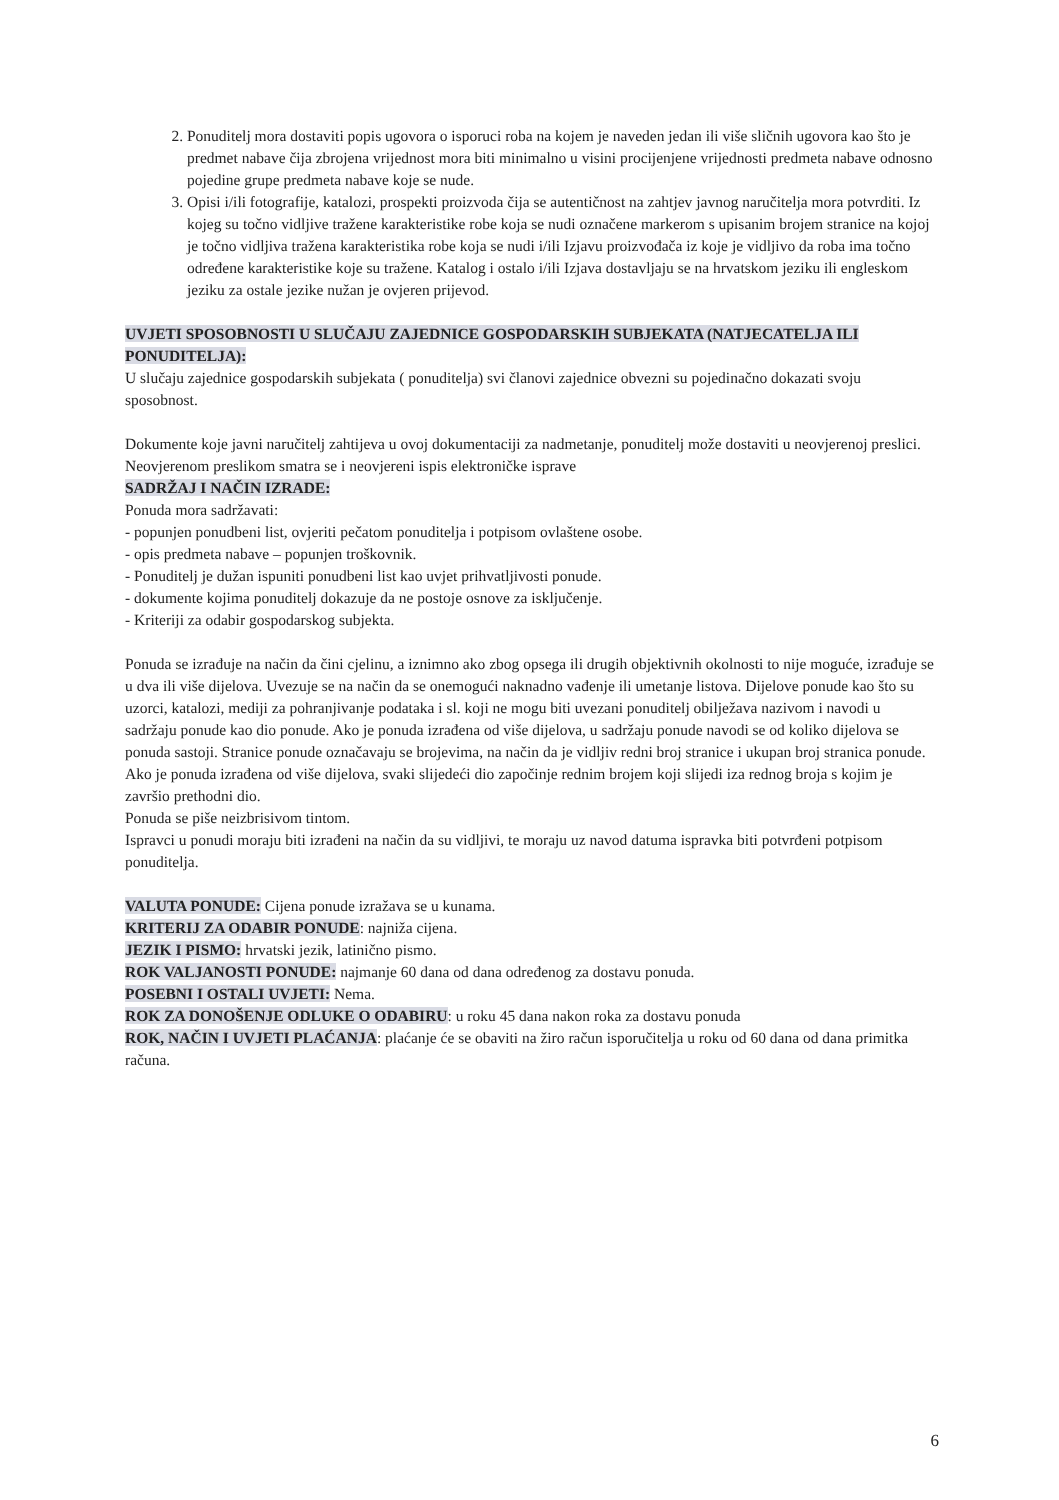2. Ponuditelj mora dostaviti popis ugovora o isporuci roba na kojem je naveden jedan ili više sličnih ugovora kao što je predmet nabave čija zbrojena vrijednost mora biti minimalno u visini procijenjene vrijednosti predmeta nabave odnosno pojedine grupe predmeta nabave koje se nude.
3. Opisi i/ili fotografije, katalozi, prospekti proizvoda čija se autentičnost na zahtjev javnog naručitelja mora potvrditi. Iz kojeg su točno vidljive tražene karakteristike robe koja se nudi označene markerom s upisanim brojem stranice na kojoj je točno vidljiva tražena karakteristika robe koja se nudi i/ili Izjavu proizvođača iz koje je vidljivo da roba ima točno određene karakteristike koje su tražene. Katalog i ostalo i/ili Izjava dostavljaju se na hrvatskom jeziku ili engleskom jeziku za ostale jezike nužan je ovjeren prijevod.
UVJETI SPOSOBNOSTI U SLUČAJU ZAJEDNICE GOSPODARSKIH SUBJEKATA (NATJECATELJA ILI PONUDITELJA):
U slučaju zajednice gospodarskih subjekata ( ponuditelja) svi članovi zajednice obvezni su pojedinačno dokazati svoju sposobnost.
Dokumente koje javni naručitelj zahtijeva u ovoj dokumentaciji za nadmetanje, ponuditelj može dostaviti u neovjerenoj preslici.
Neovjerenom preslikom smatra se i neovjereni ispis elektroničke isprave
SADRŽAJ I NAČIN IZRADE:
Ponuda mora sadržavati:
- popunjen ponudbeni list, ovjeriti pečatom ponuditelja i potpisom ovlaštene osobe.
- opis predmeta nabave – popunjen troškovnik.
- Ponuditelj je dužan ispuniti ponudbeni list kao uvjet prihvatljivosti ponude.
- dokumente kojima ponuditelj dokazuje da ne postoje osnove za isključenje.
- Kriteriji za odabir gospodarskog subjekta.
Ponuda se izrađuje na način da čini cjelinu, a iznimno ako zbog opsega ili drugih objektivnih okolnosti to nije moguće, izrađuje se u dva ili više dijelova. Uvezuje se na način da se onemogući naknadno vađenje ili umetanje listova. Dijelove ponude kao što su uzorci, katalozi, mediji za pohranjivanje podataka i sl. koji ne mogu biti uvezani ponuditelj obilježava nazivom i navodi u sadržaju ponude kao dio ponude. Ako je ponuda izrađena od više dijelova, u sadržaju ponude navodi se od koliko dijelova se ponuda sastoji. Stranice ponude označavaju se brojevima, na način da je vidljiv redni broj stranice i ukupan broj stranica ponude. Ako je ponuda izrađena od više dijelova, svaki slijedeći dio započinje rednim brojem koji slijedi iza rednog broja s kojim je završio prethodni dio.
Ponuda se piše neizbrisivom tintom.
Ispravci u ponudi moraju biti izrađeni na način da su vidljivi, te moraju uz navod datuma ispravka biti potvrđeni potpisom ponuditelja.
VALUTA PONUDE: Cijena ponude izražava se u kunama.
KRITERIJ ZA ODABIR PONUDE: najniža cijena.
JEZIK I PISMO: hrvatski jezik, latinično pismo.
ROK VALJANOSTI PONUDE: najmanje 60 dana od dana određenog za dostavu ponuda.
POSEBNI I OSTALI UVJETI: Nema.
ROK ZA DONOŠENJE ODLUKE O ODABIRU: u roku 45 dana nakon roka za dostavu ponuda
ROK, NAČIN I UVJETI PLAĆANJA: plaćanje će se obaviti na žiro račun isporučitelja u roku od 60 dana od dana primitka računa.
6